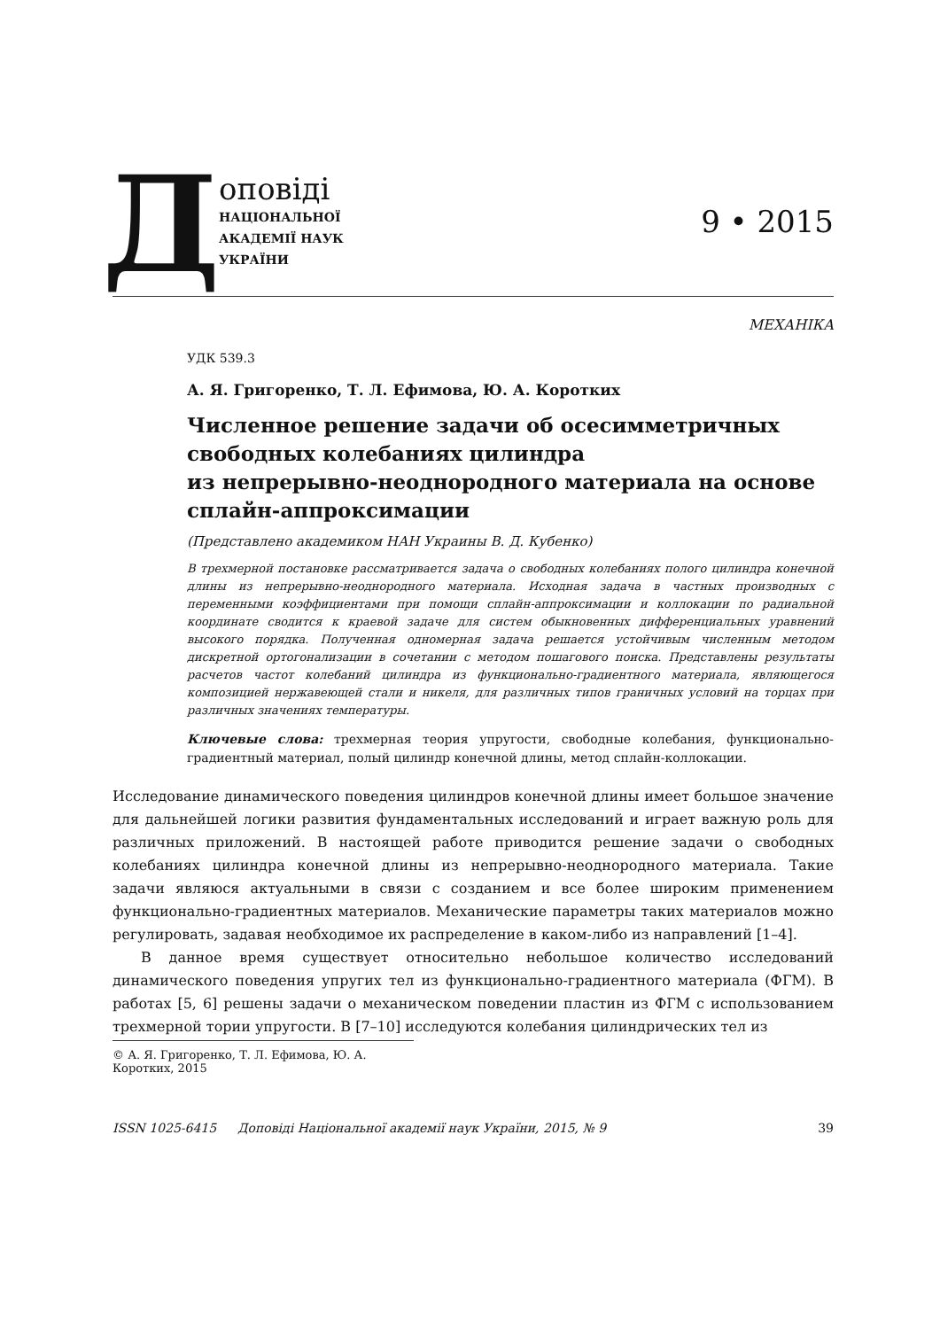Д
оповіді
НАЦІОНАЛЬНОЇ
АКАДЕМІЇ НАУК
УКРАЇНИ
9 • 2015
МЕХАНІКА
УДК 539.3
А. Я. Григоренко, Т. Л. Ефимова, Ю. А. Коротких
Численное решение задачи об осесимметричных свободных колебаниях цилиндра
из непрерывно-неоднородного материала на основе сплайн-аппроксимации
(Представлено академиком НАН Украины В. Д. Кубенко)
В трехмерной постановке рассматривается задача о свободных колебаниях полого цилиндра конечной длины из непрерывно-неоднородного материала. Исходная задача в частных производных с переменными коэффициентами при помощи сплайн-аппроксимации и коллокации по радиальной координате сводится к краевой задаче для систем обыкновенных дифференциальных уравнений высокого порядка. Полученная одномерная задача решается устойчивым численным методом дискретной ортогонализации в сочетании с методом пошагового поиска. Представлены результаты расчетов частот колебаний цилиндра из функционально-градиентного материала, являющегося композицией нержавеющей стали и никеля, для различных типов граничных условий на торцах при различных значениях температуры.
Ключевые слова: трехмерная теория упругости, свободные колебания, функционально-градиентный материал, полый цилиндр конечной длины, метод сплайн-коллокации.
Исследование динамического поведения цилиндров конечной длины имеет большое значение для дальнейшей логики развития фундаментальных исследований и играет важную роль для различных приложений. В настоящей работе приводится решение задачи о свободных колебаниях цилиндра конечной длины из непрерывно-неоднородного материала. Такие задачи являюся актуальными в связи с созданием и все более широким применением функционально-градиентных материалов. Механические параметры таких материалов можно регулировать, задавая необходимое их распределение в каком-либо из направлений [1–4].
В данное время существует относительно небольшое количество исследований динамического поведения упругих тел из функционально-градиентного материала (ФГМ). В работах [5, 6] решены задачи о механическом поведении пластин из ФГМ с использованием трехмерной тории упругости. В [7–10] исследуются колебания цилиндрических тел из
© А. Я. Григоренко, Т. Л. Ефимова, Ю. А. Коротких, 2015
ISSN 1025-6415 Доповіді Національної академії наук України, 2015, № 9 39